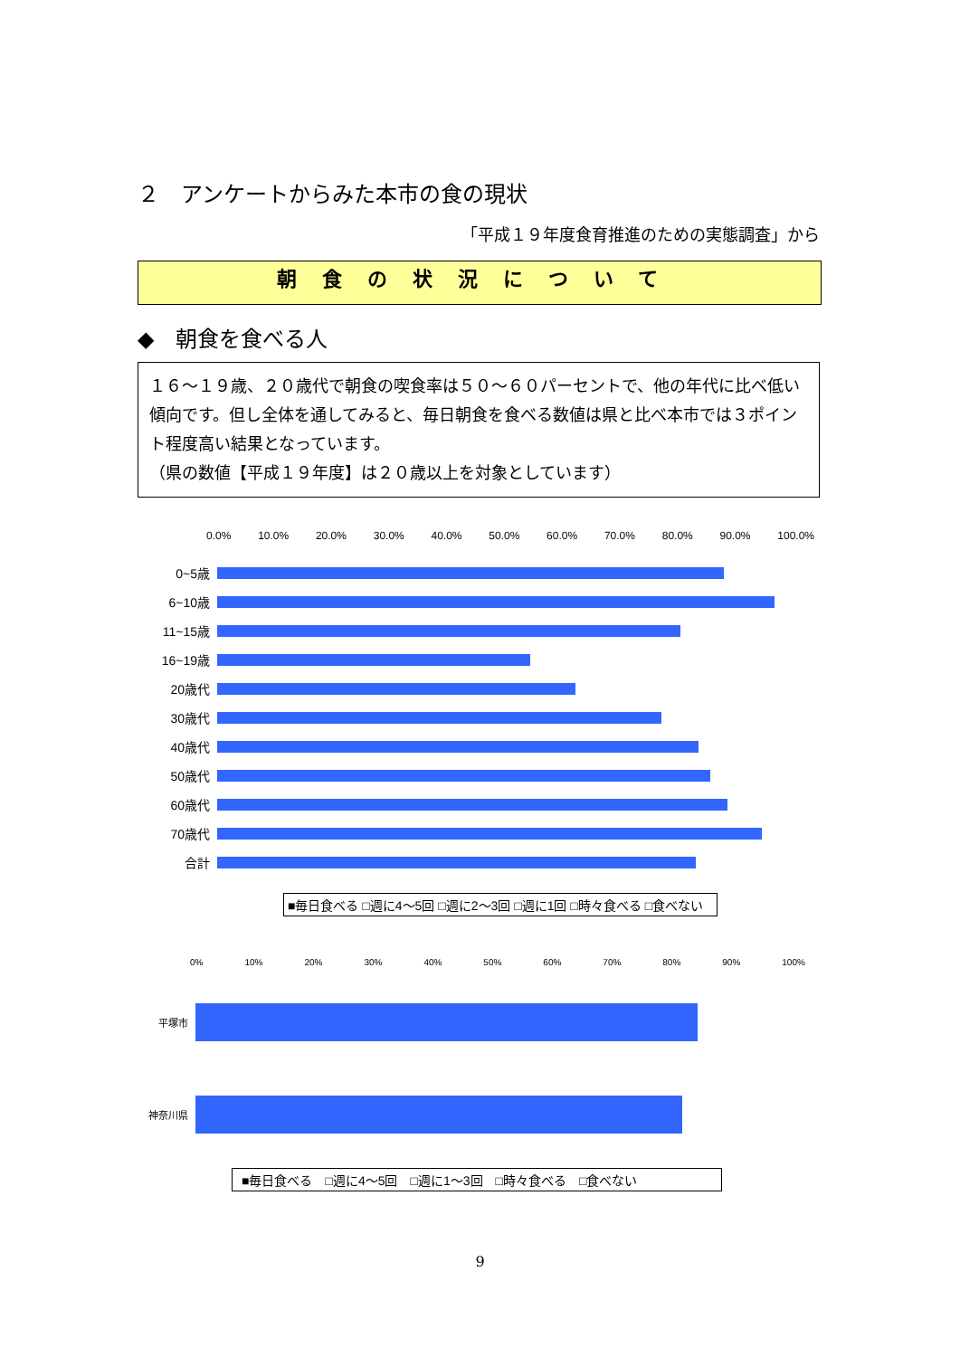２　アンケートからみた本市の食の現状
「平成１９年度食育推進のための実態調査」から
朝食の状況について
◆　朝食を食べる人
１６～１９歳、２０歳代で朝食の喫食率は５０～６０パーセントで、他の年代に比べ低い傾向です。但し全体を通してみると、毎日朝食を食べる数値は県と比べ本市では３ポイント程度高い結果となっています。
（県の数値【平成１９年度】は２０歳以上を対象としています）
0.0% 10.0% 20.0% 30.0% 40.0% 50.0% 60.0% 70.0% 80.0% 90.0% 100.0%
0~5歳
6~10歳
11~15歳
16~19歳
20歳代
30歳代
40歳代
50歳代
60歳代
70歳代
合計
■毎日食べる □週に4～5回 □週に2～3回 □週に1回 □時々食べる □食べない
0% 10% 20% 30% 40% 50% 60% 70% 80% 90% 100%
平塚市
神奈川県
■毎日食べる　□週に4～5回　□週に1～3回　□時々食べる　□食べない
9